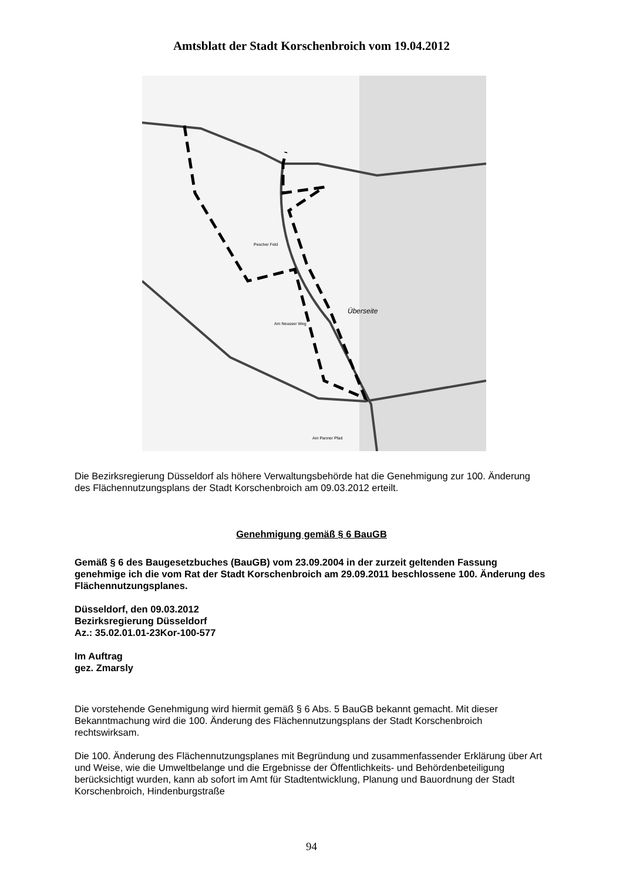Amtsblatt der Stadt Korschenbroich vom 19.04.2012
Pescher Feld
Überseite
Am Neusser Weg
Am Panner Pfad
Die Bezirksregierung Düsseldorf als höhere Verwaltungsbehörde hat die Genehmigung zur 100. Änderung des Flächennutzungsplans der Stadt Korschenbroich am 09.03.2012 erteilt.
Genehmigung gemäß § 6 BauGB
Gemäß § 6 des Baugesetzbuches (BauGB) vom 23.09.2004 in der zurzeit geltenden Fassung genehmige ich die vom Rat der Stadt Korschenbroich am 29.09.2011 beschlossene 100. Änderung des Flächennutzungsplanes.
Düsseldorf, den 09.03.2012
Bezirksregierung Düsseldorf
Az.: 35.02.01.01-23Kor-100-577
Im Auftrag
gez. Zmarsly
Die vorstehende Genehmigung wird hiermit gemäß § 6 Abs. 5 BauGB bekannt gemacht. Mit dieser Bekanntmachung wird die 100. Änderung des Flächennutzungsplans der Stadt Korschenbroich rechtswirksam.
Die 100. Änderung des Flächennutzungsplanes mit Begründung und zusammenfassender Erklärung über Art und Weise, wie die Umweltbelange und die Ergebnisse der Öffentlichkeits- und Behördenbeteiligung berücksichtigt wurden, kann ab sofort im Amt für Stadtentwicklung, Planung und Bauordnung der Stadt Korschenbroich, Hindenburgstraße
94